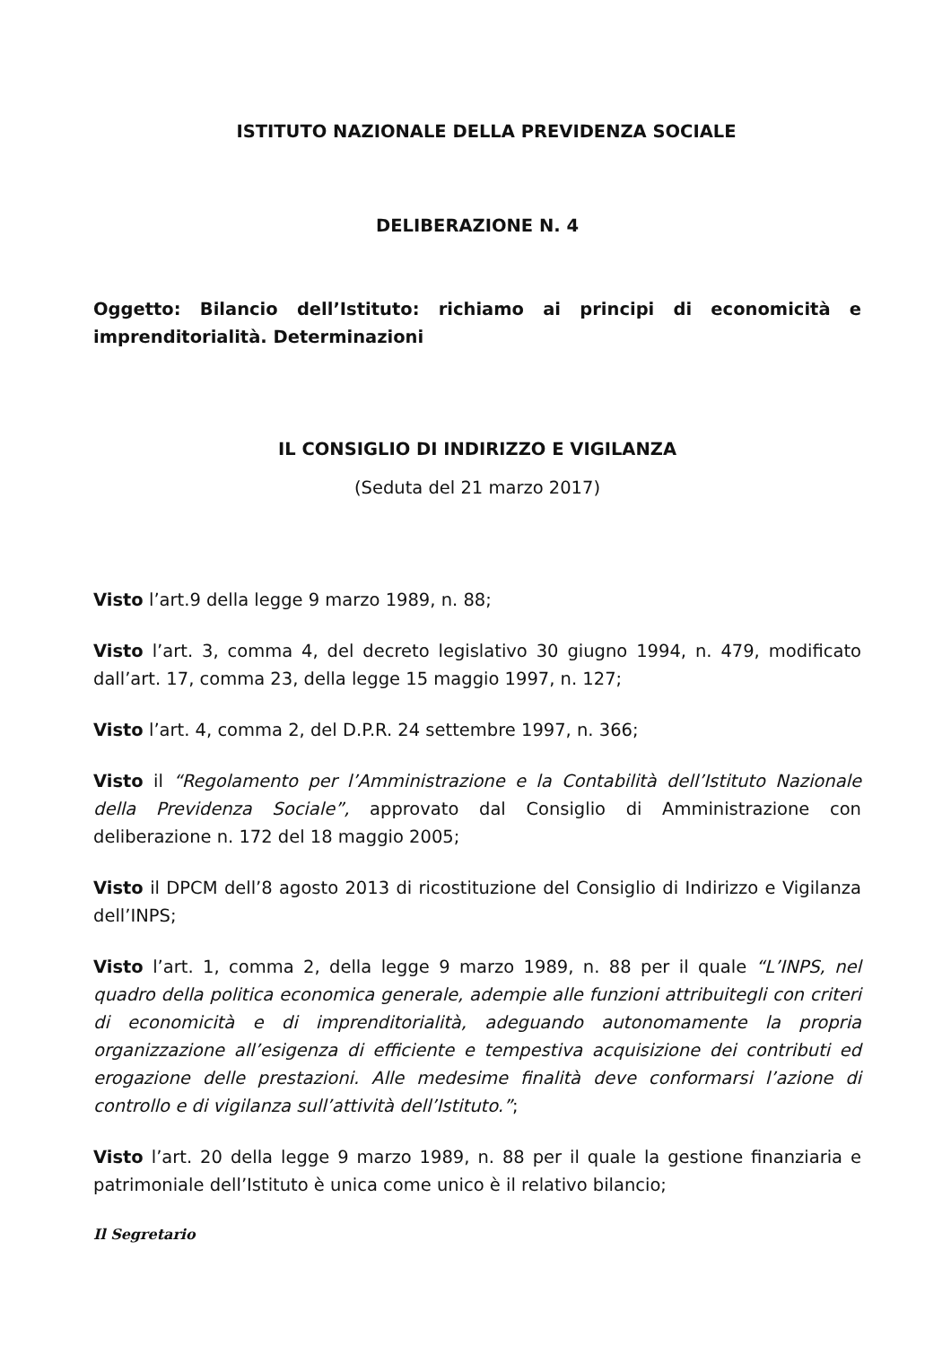ISTITUTO NAZIONALE DELLA PREVIDENZA SOCIALE
DELIBERAZIONE N. 4
Oggetto: Bilancio dell’Istituto: richiamo ai principi di economicità e imprenditorialità. Determinazioni
IL CONSIGLIO DI INDIRIZZO E VIGILANZA
(Seduta del 21 marzo 2017)
Visto l’art.9 della legge 9 marzo 1989, n. 88;
Visto l’art. 3, comma 4, del decreto legislativo 30 giugno 1994, n. 479, modificato dall’art. 17, comma 23, della legge 15 maggio 1997, n. 127;
Visto l’art. 4, comma 2, del D.P.R. 24 settembre 1997, n. 366;
Visto il “Regolamento per l’Amministrazione e la Contabilità dell’Istituto Nazionale della Previdenza Sociale”, approvato dal Consiglio di Amministrazione con deliberazione n. 172 del 18 maggio 2005;
Visto il DPCM dell’8 agosto 2013 di ricostituzione del Consiglio di Indirizzo e Vigilanza dell’INPS;
Visto l’art. 1, comma 2, della legge 9 marzo 1989, n. 88 per il quale “L’INPS, nel quadro della politica economica generale, adempie alle funzioni attribuitegli con criteri di economicità e di imprenditorialità, adeguando autonomamente la propria organizzazione all’esigenza di efficiente e tempestiva acquisizione dei contributi ed erogazione delle prestazioni. Alle medesime finalità deve conformarsi l’azione di controllo e di vigilanza sull’attività dell’Istituto.”;
Visto l’art. 20 della legge 9 marzo 1989, n. 88 per il quale la gestione finanziaria e patrimoniale dell’Istituto è unica come unico è il relativo bilancio;
Il Segretario